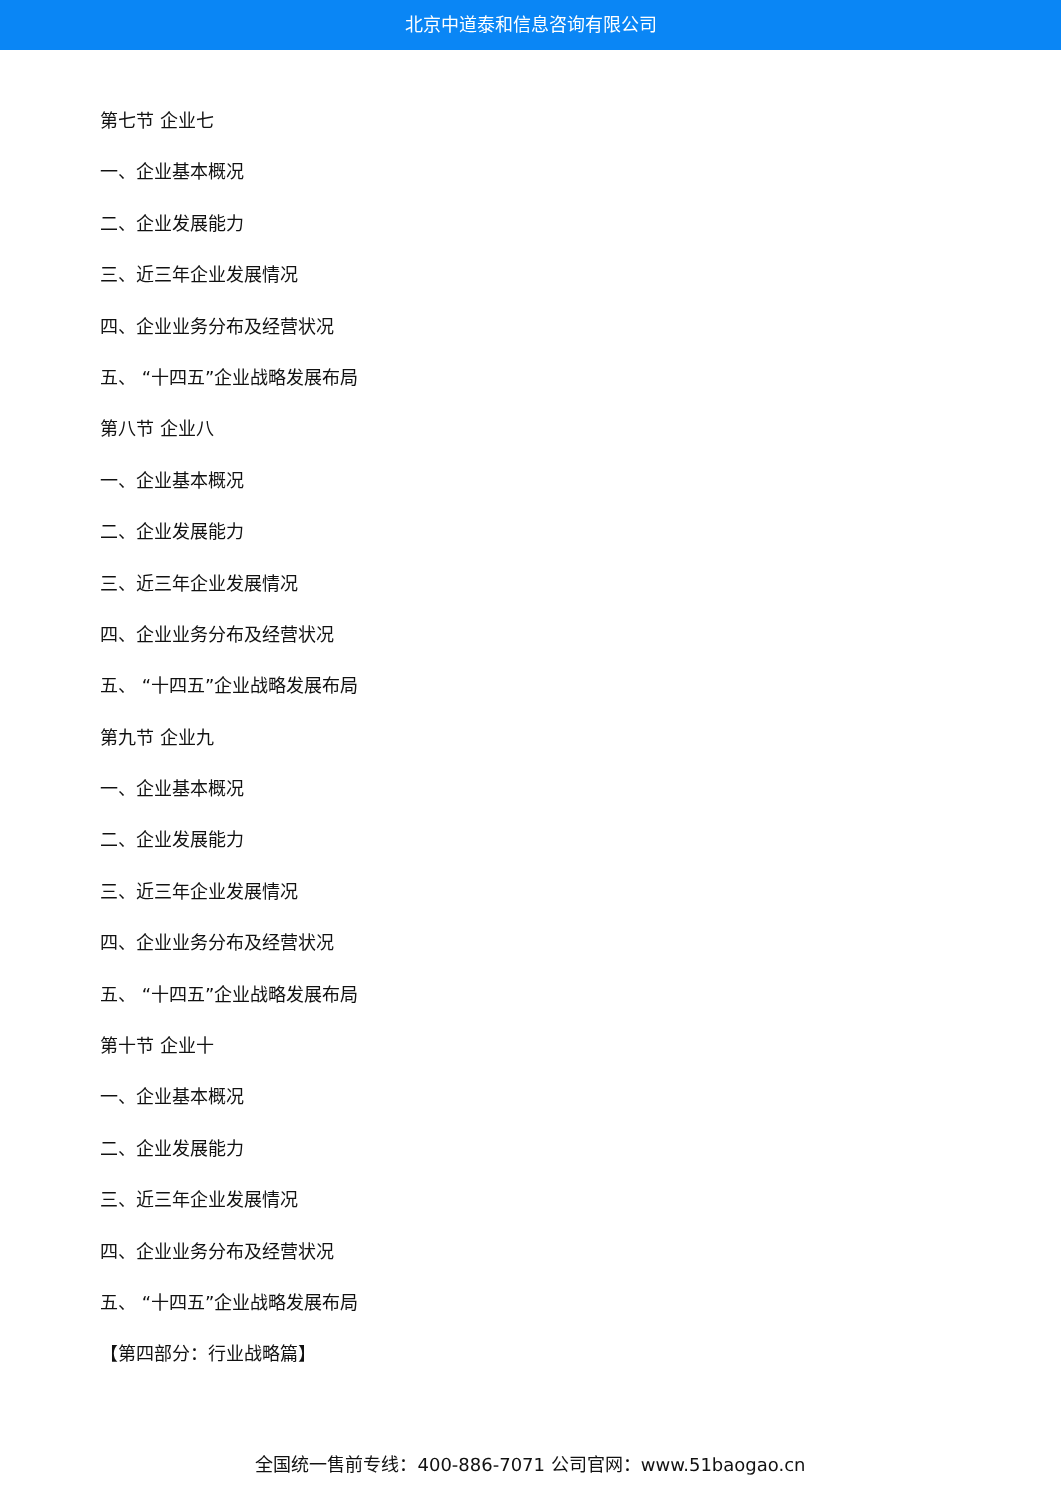北京中道泰和信息咨询有限公司
第七节 企业七
一、企业基本概况
二、企业发展能力
三、近三年企业发展情况
四、企业业务分布及经营状况
五、 “十四五”企业战略发展布局
第八节 企业八
一、企业基本概况
二、企业发展能力
三、近三年企业发展情况
四、企业业务分布及经营状况
五、 “十四五”企业战略发展布局
第九节 企业九
一、企业基本概况
二、企业发展能力
三、近三年企业发展情况
四、企业业务分布及经营状况
五、 “十四五”企业战略发展布局
第十节 企业十
一、企业基本概况
二、企业发展能力
三、近三年企业发展情况
四、企业业务分布及经营状况
五、 “十四五”企业战略发展布局
【第四部分：行业战略篇】
全国统一售前专线：400-886-7071 公司官网：www.51baogao.cn